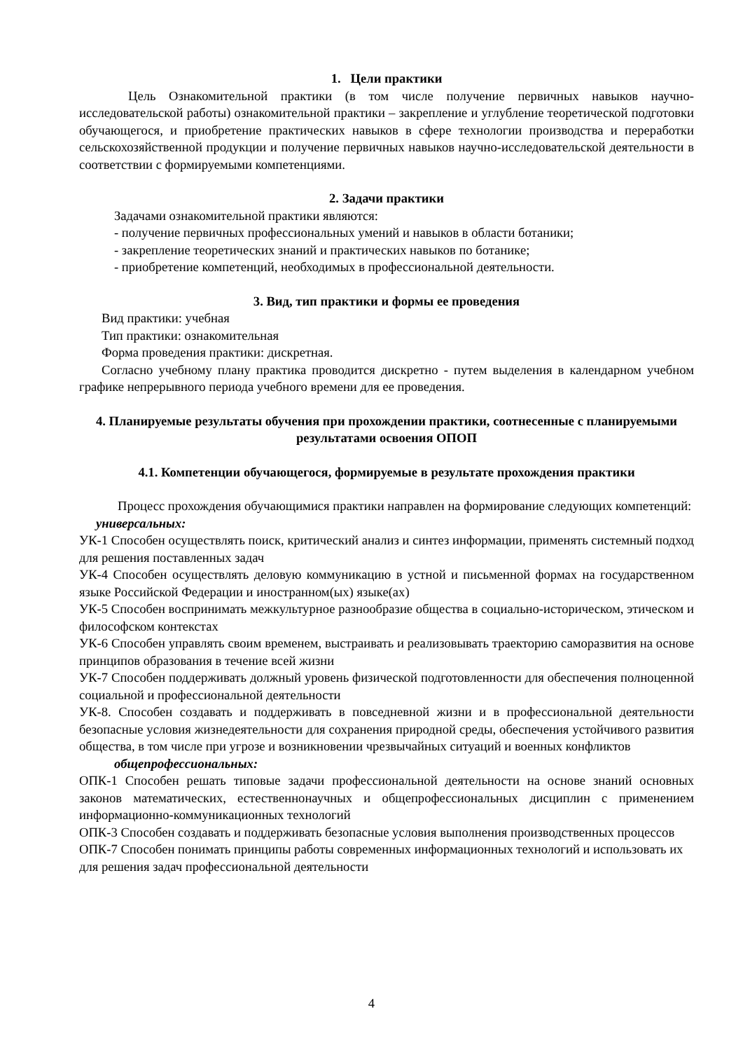1. Цели практики
Цель Ознакомительной практики (в том числе получение первичных навыков научно-исследовательской работы) ознакомительной практики – закрепление и углубление теоретической подготовки обучающегося, и приобретение практических навыков в сфере технологии производства и переработки сельскохозяйственной продукции и получение первичных навыков научно-исследовательской деятельности в соответствии с формируемыми компетенциями.
2. Задачи практики
Задачами ознакомительной практики являются:
- получение первичных профессиональных умений и навыков в области ботаники;
- закрепление теоретических знаний и практических навыков по ботанике;
- приобретение компетенций, необходимых в профессиональной деятельности.
3. Вид, тип практики и формы ее проведения
Вид практики: учебная
Тип практики: ознакомительная
Форма проведения практики: дискретная.
Согласно учебному плану практика проводится дискретно - путем выделения в календарном учебном графике непрерывного периода учебного времени для ее проведения.
4. Планируемые результаты обучения при прохождении практики, соотнесенные с планируемыми результатами освоения ОПОП
4.1. Компетенции обучающегося, формируемые в результате прохождения практики
Процесс прохождения обучающимися практики направлен на формирование следующих компетенций:
универсальных:
УК-1 Способен осуществлять поиск, критический анализ и синтез информации, применять системный подход для решения поставленных задач
УК-4 Способен осуществлять деловую коммуникацию в устной и письменной формах на государственном языке Российской Федерации и иностранном(ых) языке(ах)
УК-5 Способен воспринимать межкультурное разнообразие общества в социально-историческом, этическом и философском контекстах
УК-6 Способен управлять своим временем, выстраивать и реализовывать траекторию саморазвития на основе принципов образования в течение всей жизни
УК-7 Способен поддерживать должный уровень физической подготовленности для обеспечения полноценной социальной и профессиональной деятельности
УК-8. Способен создавать и поддерживать в повседневной жизни и в профессиональной деятельности безопасные условия жизнедеятельности для сохранения природной среды, обеспечения устойчивого развития общества, в том числе при угрозе и возникновении чрезвычайных ситуаций и военных конфликтов
общепрофессиональных:
ОПК-1 Способен решать типовые задачи профессиональной деятельности на основе знаний основных законов математических, естественнонаучных и общепрофессиональных дисциплин с применением информационно-коммуникационных технологий
ОПК-3 Способен создавать и поддерживать безопасные условия выполнения производственных процессов
ОПК-7 Способен понимать принципы работы современных информационных технологий и использовать их для решения задач профессиональной деятельности
4